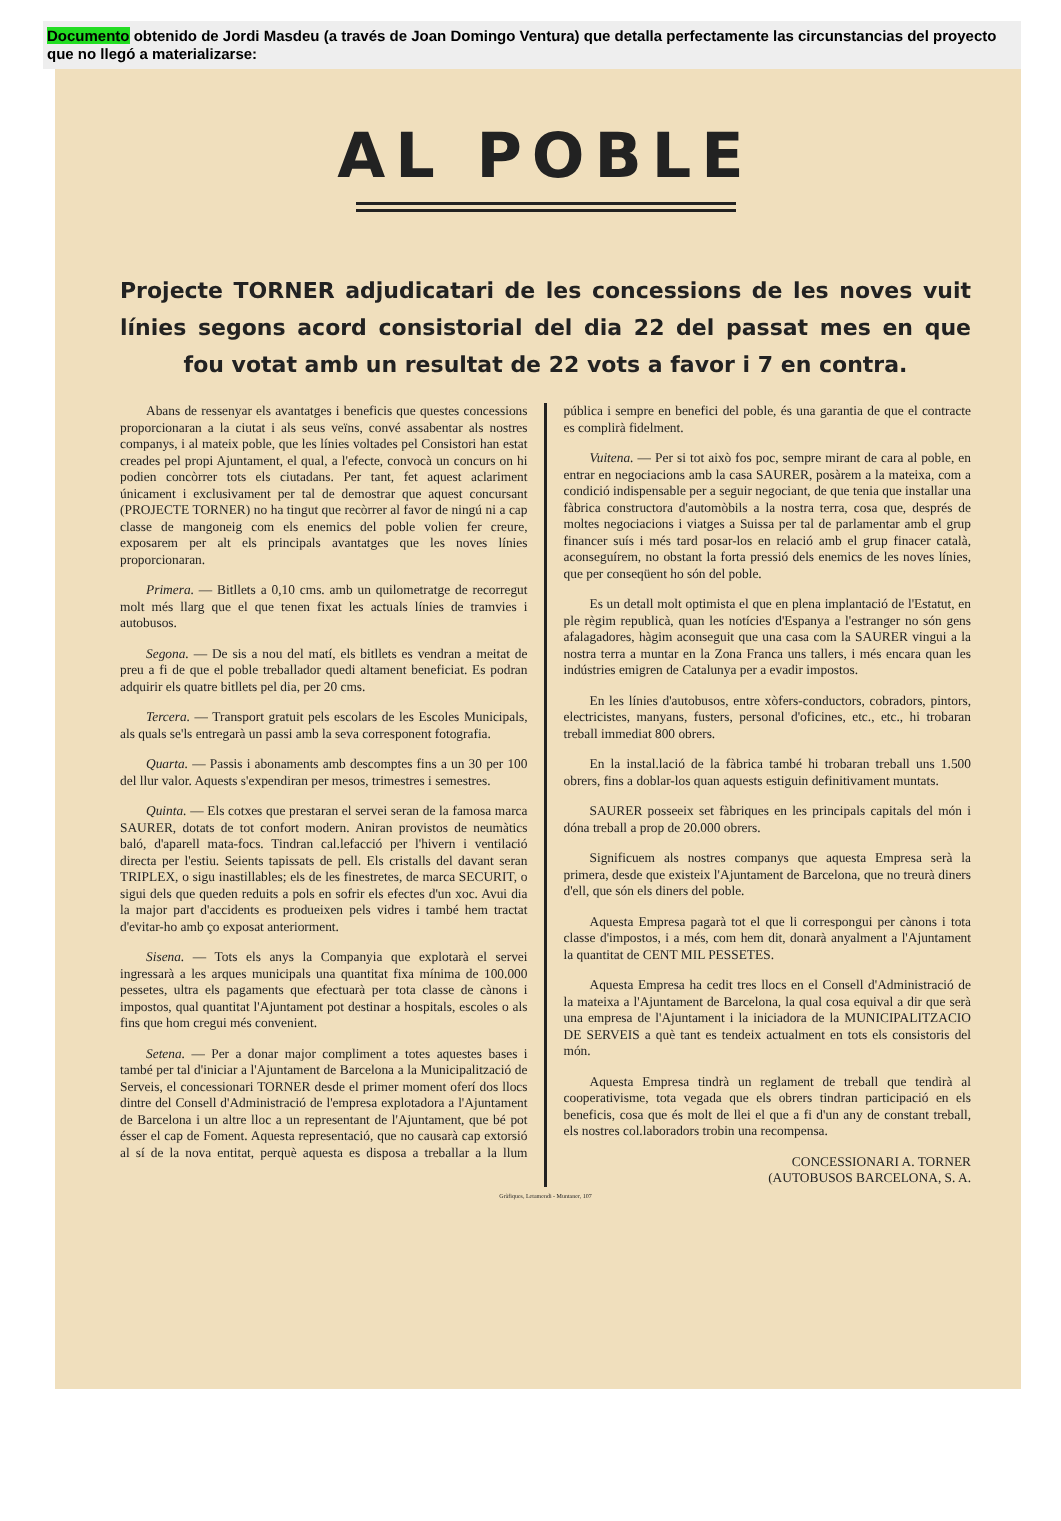Documento obtenido de Jordi Masdeu (a través de Joan Domingo Ventura) que detalla perfectamente las circunstancias del proyecto que no llegó a materializarse:
AL POBLE
Projecte TORNER adjudicatari de les concessions de les noves vuit línies segons acord consistorial del dia 22 del passat mes en que fou votat amb un resultat de 22 vots a favor i 7 en contra.
Abans de ressenyar els avantatges i beneficis que questes concessions proporcionaran a la ciutat i als seus veïns, convé assabentar als nostres companys, i al mateix poble, que les línies voltades pel Consistori han estat creades pel propi Ajuntament, el qual, a l'efecte, convocà un concurs on hi podien concòrrer tots els ciutadans. Per tant, fet aquest aclariment únicament i exclusivament per tal de demostrar que aquest concursant (PROJECTE TORNER) no ha tingut que recòrrer al favor de ningú ni a cap classe de mangoneig com els enemics del poble volien fer creure, exposarem per alt els principals avantatges que les noves línies proporcionaran.
Primera. — Bitllets a 0,10 cms. amb un quilometratge de recorregut molt més llarg que el que tenen fixat les actuals línies de tramvies i autobusos.
Segona. — De sis a nou del matí, els bitllets es vendran a meitat de preu a fi de que el poble treballador quedi altament beneficiat. Es podran adquirir els quatre bitllets pel dia, per 20 cms.
Tercera. — Transport gratuit pels escolars de les Escoles Municipals, als quals se'ls entregarà un passi amb la seva corresponent fotografia.
Quarta. — Passis i abonaments amb descomptes fins a un 30 per 100 del llur valor. Aquests s'expendiran per mesos, trimestres i semestres.
Quinta. — Els cotxes que prestaran el servei seran de la famosa marca SAURER, dotats de tot confort modern. Aniran provistos de neumàtics baló, d'aparell mata-focs. Tindran cal.lefacció per l'hivern i ventilació directa per l'estiu. Seients tapissats de pell. Els cristalls del davant seran TRIPLEX, o sigu inastillables; els de les finestretes, de marca SECURIT, o sigui dels que queden reduits a pols en sofrir els efectes d'un xoc. Avui dia la major part d'accidents es produeixen pels vidres i també hem tractat d'evitar-ho amb ço exposat anteriorment.
Sisena. — Tots els anys la Companyia que explotarà el servei ingressarà a les arques municipals una quantitat fixa mínima de 100.000 pessetes, ultra els pagaments que efectuarà per tota classe de cànons i impostos, qual quantitat l'Ajuntament pot destinar a hospitals, escoles o als fins que hom cregui més convenient.
Setena. — Per a donar major compliment a totes aquestes bases i també per tal d'iniciar a l'Ajuntament de Barcelona a la Municipalització de Serveis, el concessionari TORNER desde el primer moment oferí dos llocs dintre del Consell d'Administració de l'empresa explotadora a l'Ajuntament de Barcelona i un altre lloc a un representant de l'Ajuntament, que bé pot ésser el cap de Foment. Aquesta representació, que no causarà cap extorsió al sí de la nova entitat, perquè aquesta es disposa a treballar a la llum pública i sempre en benefici del poble, és una garantia de que el contracte es complirà fidelment.
Vuitena. — Per si tot això fos poc, sempre mirant de cara al poble, en entrar en negociacions amb la casa SAURER, posàrem a la mateixa, com a condició indispensable per a seguir negociant, de que tenia que installar una fàbrica constructora d'automòbils a la nostra terra, cosa que, després de moltes negociacions i viatges a Suissa per tal de parlamentar amb el grup financer suís i més tard posar-los en relació amb el grup finacer català, aconseguírem, no obstant la forta pressió dels enemics de les noves línies, que per conseqüent ho són del poble.
Es un detall molt optimista el que en plena implantació de l'Estatut, en ple règim republicà, quan les notícies d'Espanya a l'estranger no són gens afalagadores, hàgim aconseguit que una casa com la SAURER vingui a la nostra terra a muntar en la Zona Franca uns tallers, i més encara quan les indústries emigren de Catalunya per a evadir impostos.
En les línies d'autobusos, entre xòfers-conductors, cobradors, pintors, electricistes, manyans, fusters, personal d'oficines, etc., etc., hi trobaran treball immediat 800 obrers.
En la instal.lació de la fàbrica també hi trobaran treball uns 1.500 obrers, fins a doblar-los quan aquests estiguin definitivament muntats.
SAURER posseeix set fàbriques en les principals capitals del món i dóna treball a prop de 20.000 obrers.
Significuem als nostres companys que aquesta Empresa serà la primera, desde que existeix l'Ajuntament de Barcelona, que no treurà diners d'ell, que són els diners del poble.
Aquesta Empresa pagarà tot el que li correspongui per cànons i tota classe d'impostos, i a més, com hem dit, donarà anyalment a l'Ajuntament la quantitat de CENT MIL PESSETES.
Aquesta Empresa ha cedit tres llocs en el Consell d'Administració de la mateixa a l'Ajuntament de Barcelona, la qual cosa equival a dir que serà una empresa de l'Ajuntament i la iniciadora de la MUNICIPALITZACIO DE SERVEIS a què tant es tendeix actualment en tots els consistoris del món.
Aquesta Empresa tindrà un reglament de treball que tendirà al cooperativisme, tota vegada que els obrers tindran participació en els beneficis, cosa que és molt de llei el que a fi d'un any de constant treball, els nostres col.laboradors trobin una recompensa.
CONCESSIONARI A. TORNER
(AUTOBUSOS BARCELONA, S. A.
Gràfiques, Letamendi - Muntaner, 107